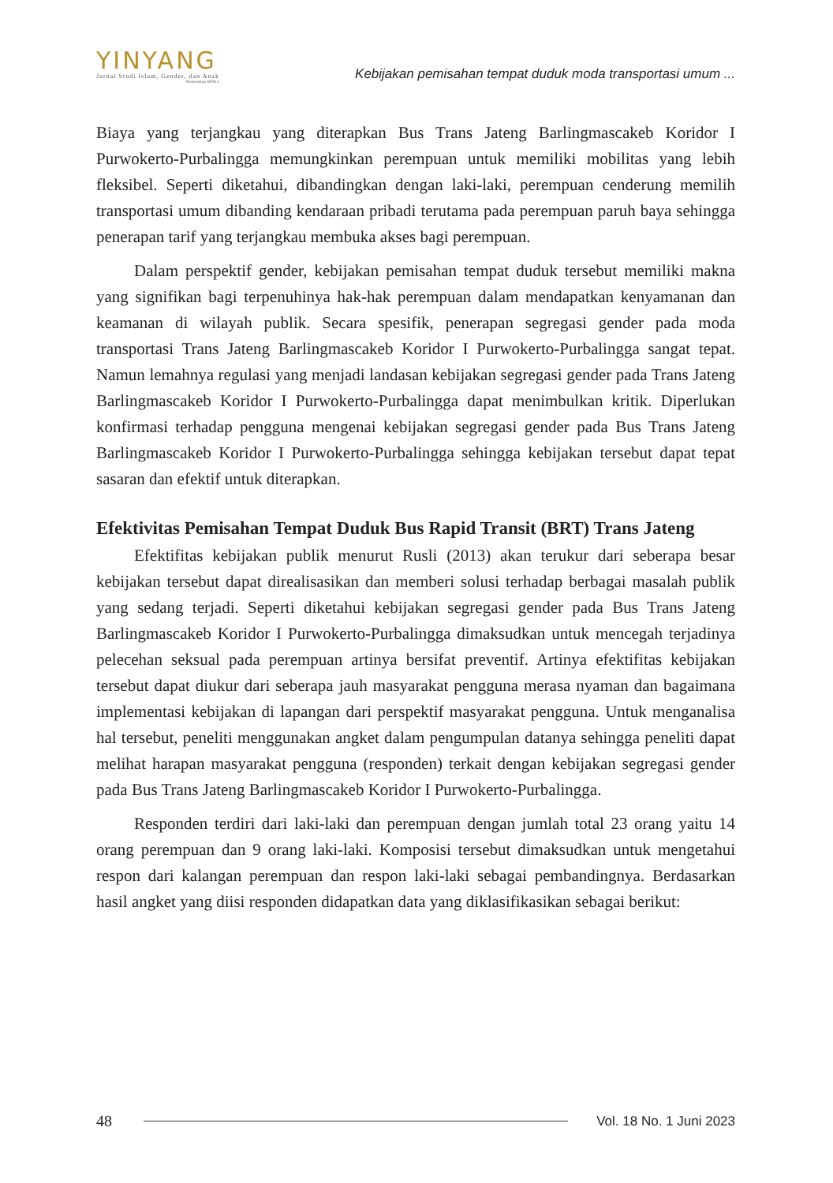YINYANG
Jurnal Studi Islam, Gender, dan Anak
Terakreditasi SINTA 4
Kebijakan pemisahan tempat duduk moda transportasi umum ...
Biaya yang terjangkau yang diterapkan Bus Trans Jateng Barlingmascakeb Koridor I Purwokerto-Purbalingga memungkinkan perempuan untuk memiliki mobilitas yang lebih fleksibel. Seperti diketahui, dibandingkan dengan laki-laki, perempuan cenderung memilih transportasi umum dibanding kendaraan pribadi terutama pada perempuan paruh baya sehingga penerapan tarif yang terjangkau membuka akses bagi perempuan.
Dalam perspektif gender, kebijakan pemisahan tempat duduk tersebut memiliki makna yang signifikan bagi terpenuhinya hak-hak perempuan dalam mendapatkan kenyamanan dan keamanan di wilayah publik. Secara spesifik, penerapan segregasi gender pada moda transportasi Trans Jateng Barlingmascakeb Koridor I Purwokerto-Purbalingga sangat tepat. Namun lemahnya regulasi yang menjadi landasan kebijakan segregasi gender pada Trans Jateng Barlingmascakeb Koridor I Purwokerto-Purbalingga dapat menimbulkan kritik. Diperlukan konfirmasi terhadap pengguna mengenai kebijakan segregasi gender pada Bus Trans Jateng Barlingmascakeb Koridor I Purwokerto-Purbalingga sehingga kebijakan tersebut dapat tepat sasaran dan efektif untuk diterapkan.
Efektivitas Pemisahan Tempat Duduk Bus Rapid Transit (BRT) Trans Jateng
Efektifitas kebijakan publik menurut Rusli (2013) akan terukur dari seberapa besar kebijakan tersebut dapat direalisasikan dan memberi solusi terhadap berbagai masalah publik yang sedang terjadi. Seperti diketahui kebijakan segregasi gender pada Bus Trans Jateng Barlingmascakeb Koridor I Purwokerto-Purbalingga dimaksudkan untuk mencegah terjadinya pelecehan seksual pada perempuan artinya bersifat preventif. Artinya efektifitas kebijakan tersebut dapat diukur dari seberapa jauh masyarakat pengguna merasa nyaman dan bagaimana implementasi kebijakan di lapangan dari perspektif masyarakat pengguna. Untuk menganalisa hal tersebut, peneliti menggunakan angket dalam pengumpulan datanya sehingga peneliti dapat melihat harapan masyarakat pengguna (responden) terkait dengan kebijakan segregasi gender pada Bus Trans Jateng Barlingmascakeb Koridor I Purwokerto-Purbalingga.
Responden terdiri dari laki-laki dan perempuan dengan jumlah total 23 orang yaitu 14 orang perempuan dan 9 orang laki-laki. Komposisi tersebut dimaksudkan untuk mengetahui respon dari kalangan perempuan dan respon laki-laki sebagai pembandingnya. Berdasarkan hasil angket yang diisi responden didapatkan data yang diklasifikasikan sebagai berikut:
48 Vol. 18 No. 1 Juni 2023